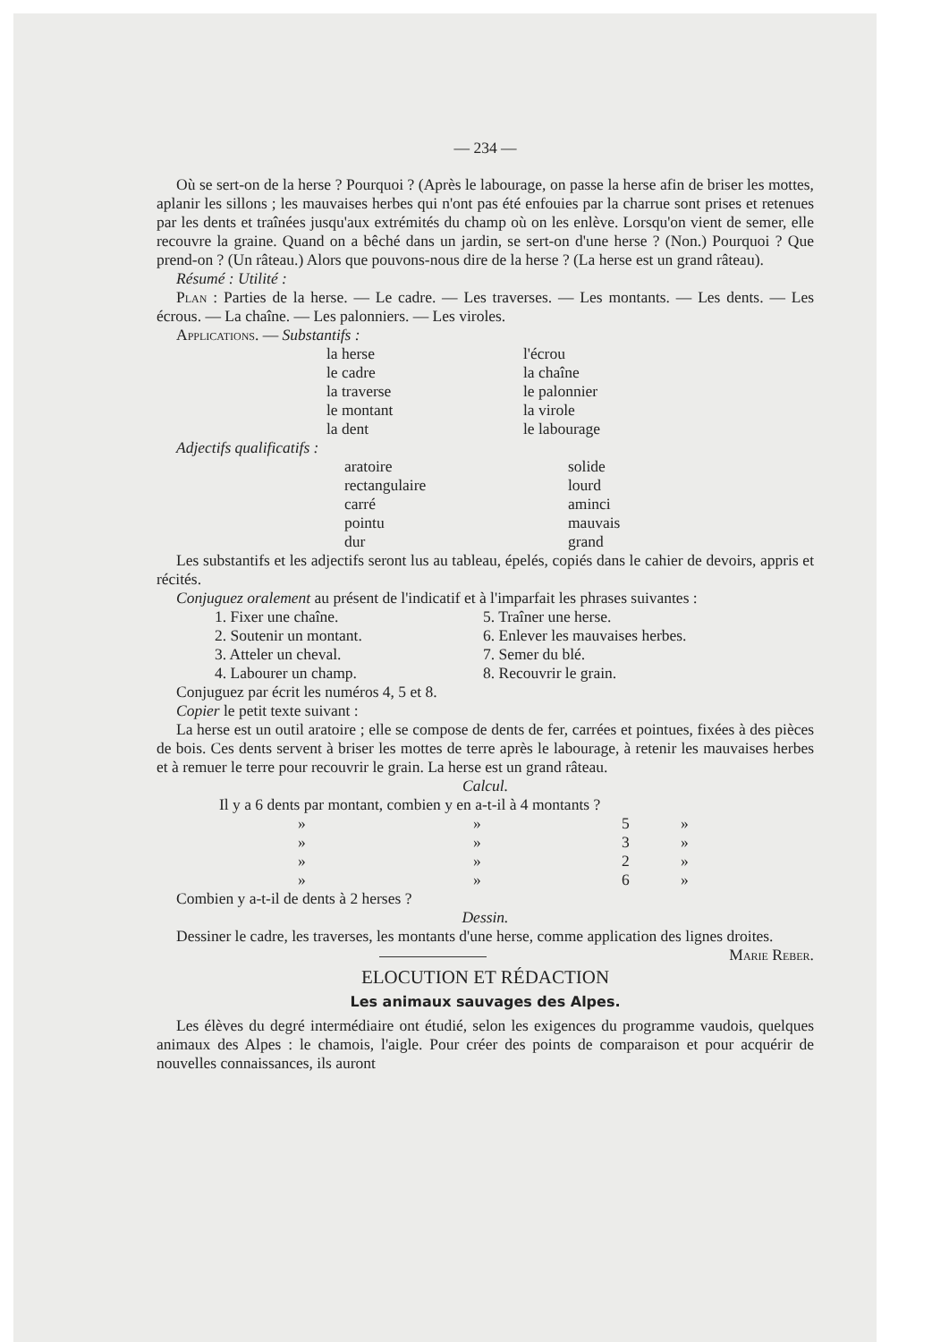— 234 —
Où se sert-on de la herse ? Pourquoi ? (Après le labourage, on passe la herse afin de briser les mottes, aplanir les sillons ; les mauvaises herbes qui n'ont pas été enfouies par la charrue sont prises et retenues par les dents et traînées jusqu'aux extrémités du champ où on les enlève. Lorsqu'on vient de semer, elle recouvre la graine. Quand on a bêché dans un jardin, se sert-on d'une herse ? (Non.) Pourquoi ? Que prend-on ? (Un râteau.) Alors que pouvons-nous dire de la herse ? (La herse est un grand râteau).
Résumé : Utilité :
Plan : Parties de la herse. — Le cadre. — Les traverses. — Les montants. — Les dents. — Les écrous. — La chaîne. — Les palonniers. — Les viroles.
Applications. — Substantifs :
la herse
le cadre
la traverse
le montant
la dent
l'écrou
la chaîne
le palonnier
la virole
le labourage
Adjectifs qualificatifs :
aratoire
rectangulaire
carré
pointu
dur
solide
lourd
aminci
mauvais
grand
Les substantifs et les adjectifs seront lus au tableau, épelés, copiés dans le cahier de devoirs, appris et récités.
Conjuguez oralement au présent de l'indicatif et à l'imparfait les phrases suivantes :
1. Fixer une chaîne.
2. Soutenir un montant.
3. Atteler un cheval.
4. Labourer un champ.
5. Traîner une herse.
6. Enlever les mauvaises herbes.
7. Semer du blé.
8. Recouvrir le grain.
Conjuguez par écrit les numéros 4, 5 et 8.
Copier le petit texte suivant :
La herse est un outil aratoire ; elle se compose de dents de fer, carrées et pointues, fixées à des pièces de bois. Ces dents servent à briser les mottes de terre après le labourage, à retenir les mauvaises herbes et à remuer le terre pour recouvrir le grain. La herse est un grand râteau.
Calcul.
Il y a 6 dents par montant, combien y en a-t-il à 4 montants ?
| » | » | 5 | » |
| » | » | 3 | » |
| » | » | 2 | » |
| » | » | 6 | » |
Combien y a-t-il de dents à 2 herses ?
Dessin.
Dessiner le cadre, les traverses, les montants d'une herse, comme application des lignes droites. Marie Reber.
ELOCUTION ET RÉDACTION
Les animaux sauvages des Alpes.
Les élèves du degré intermédiaire ont étudié, selon les exigences du programme vaudois, quelques animaux des Alpes : le chamois, l'aigle. Pour créer des points de comparaison et pour acquérir de nouvelles connaissances, ils auront